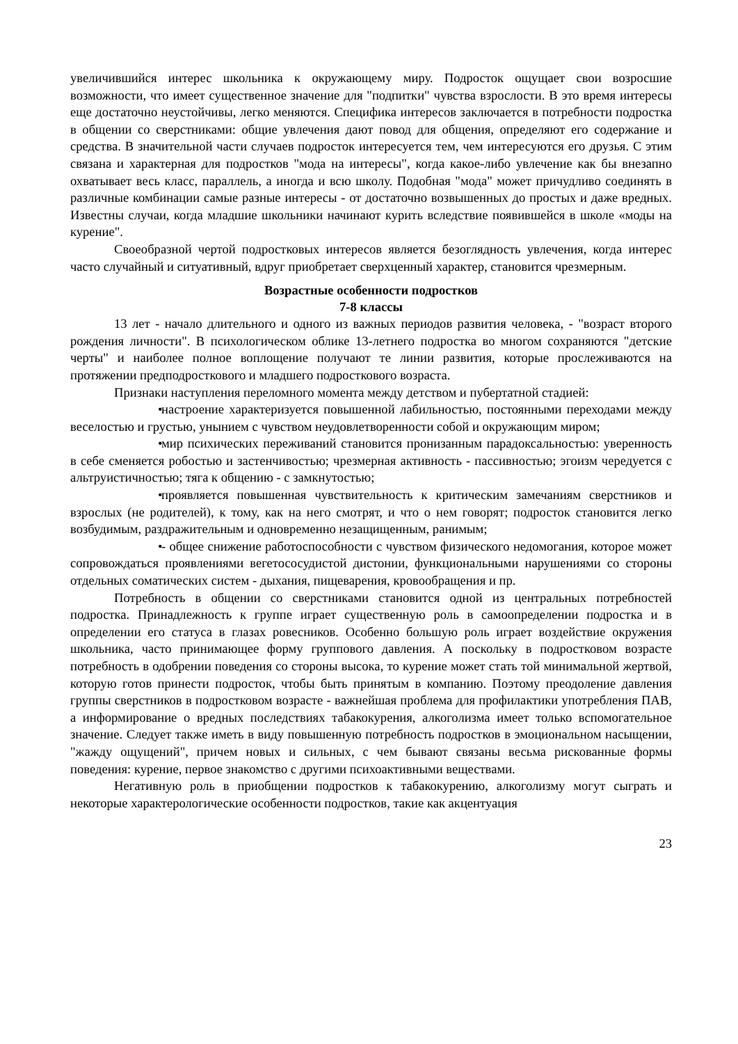увеличившийся интерес школьника к окружающему миру. Подросток ощущает свои возросшие возможности, что имеет существенное значение для "подпитки" чувства взрослости. В это время интересы еще достаточно неустойчивы, легко меняются. Специфика интересов заключается в потребности подростка в общении со сверстниками: общие увлечения дают повод для общения, определяют его содержание и средства. В значительной части случаев подросток интересуется тем, чем интересуются его друзья. С этим связана и характерная для подростков "мода на интересы", когда какое-либо увлечение как бы внезапно охватывает весь класс, параллель, а иногда и всю школу. Подобная "мода" может причудливо соединять в различные комбинации самые разные интересы - от достаточно возвышенных до простых и даже вредных. Известны случаи, когда младшие школьники начинают курить вследствие появившейся в школе «моды на курение".
Своеобразной чертой подростковых интересов является безоглядность увлечения, когда интерес часто случайный и ситуативный, вдруг приобретает сверхценный характер, становится чрезмерным.
Возрастные особенности подростков
7-8 классы
13 лет - начало длительного и одного из важных периодов развития человека, - "возраст второго рождения личности". В психологическом облике 13-летнего подростка во многом сохраняются "детские черты" и наиболее полное воплощение получают те линии развития, которые прослеживаются на протяжении предподросткового и младшего подросткового возраста.
Признаки наступления переломного момента между детством и пубертатной стадией:
• настроение характеризуется повышенной лабильностью, постоянными переходами между веселостью и грустью, унынием с чувством неудовлетворенности собой и окружающим миром;
• мир психических переживаний становится пронизанным парадоксальностью: уверенность в себе сменяется робостью и застенчивостью; чрезмерная активность - пассивностью; эгоизм чередуется с альтруистичностью; тяга к общению - с замкнутостью;
• проявляется повышенная чувствительность к критическим замечаниям сверстников и взрослых (не родителей), к тому, как на него смотрят, и что о нем говорят; подросток становится легко возбудимым, раздражительным и одновременно незащищенным, ранимым;
• - общее снижение работоспособности с чувством физического недомогания, которое может сопровождаться проявлениями вегетососудистой дистонии, функциональными нарушениями со стороны отдельных соматических систем - дыхания, пищеварения, кровообращения и пр.
Потребность в общении со сверстниками становится одной из центральных потребностей подростка. Принадлежность к группе играет существенную роль в самоопределении подростка и в определении его статуса в глазах ровесников. Особенно большую роль играет воздействие окружения школьника, часто принимающее форму группового давления. А поскольку в подростковом возрасте потребность в одобрении поведения со стороны высока, то курение может стать той минимальной жертвой, которую готов принести подросток, чтобы быть принятым в компанию. Поэтому преодоление давления группы сверстников в подростковом возрасте - важнейшая проблема для профилактики употребления ПАВ, а информирование о вредных последствиях табакокурения, алкоголизма имеет только вспомогательное значение. Следует также иметь в виду повышенную потребность подростков в эмоциональном насыщении, "жажду ощущений", причем новых и сильных, с чем бывают связаны весьма рискованные формы поведения: курение, первое знакомство с другими психоактивными веществами.
Негативную роль в приобщении подростков к табакокурению, алкоголизму могут сыграть и некоторые характерологические особенности подростков, такие как акцентуация
23